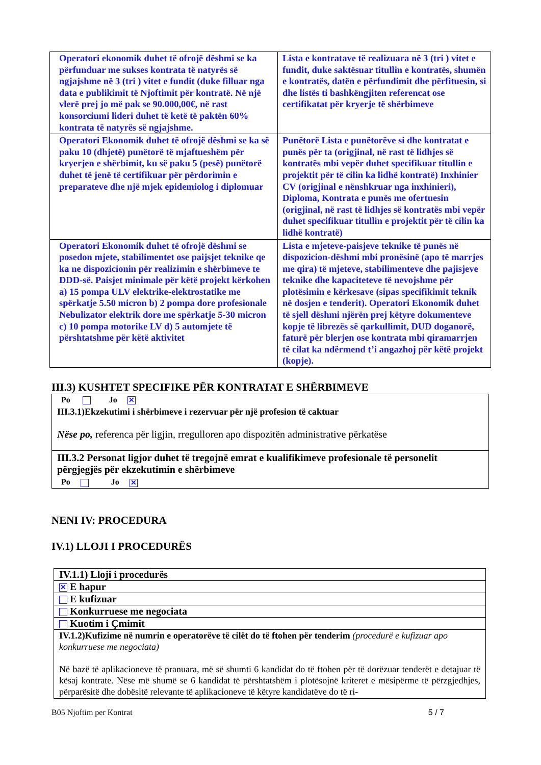| Operatori ekonomik duhet të ofrojë dëshmi se ka përfunduar me sukses kontrata të natyrës së ngjajshme në 3 (tri ) vitet e fundit (duke filluar nga data e publikimit të Njoftimit për kontratë. Në një vlerë prej jo më pak se 90.000,00€, në rast konsorciumi lideri duhet të ketë të paktën 60% kontrata të natyrës së ngjajshme. | Lista e kontratave të realizuara në 3 (tri ) vitet e fundit, duke saktësuar titullin e kontratës, shumën e kontratës, datën e përfundimit dhe përfituesin, si dhe listës ti bashkëngjiten referencat ose certifikatat për kryerje të shërbimeve |
| Operatori Ekonomik duhet të ofrojë dëshmi se ka së paku 10 (dhjetë) punëtorë të mjaftueshëm për kryerjen e shërbimit, ku së paku 5 (pesë) punëtorë duhet të jenë të certifikuar për përdorimin e preparateve dhe një mjek epidemiolog i diplomuar | Punëtorë Lista e punëtorëve si dhe kontratat e punës për ta (origjinal, në rast të lidhjes së kontratës mbi vepër duhet specifikuar titullin e projektit për të cilin ka lidhë kontratë) Inxhinier CV (origjinal e nënshkruar nga inxhinieri), Diploma, Kontrata e punës me ofertuesin (origjinal, në rast të lidhjes së kontratës mbi vepër duhet specifikuar titullin e projektit për të cilin ka lidhë kontratë) |
| Operatori Ekonomik duhet të ofrojë dëshmi se posedon mjete, stabilimentet ose paijsjet teknike qe ka ne dispozicionin për realizimin e shërbimeve te DDD-së. Paisjet minimale për këtë projekt kërkohen a) 15 pompa ULV elektrike-elektrostatike me spërkatje 5.50 micron b) 2 pompa dore profesionale Nebulizator elektrik dore me spërkatje 5-30 micron c) 10 pompa motorike LV d) 5 automjete të përshtatshme për këtë aktivitet | Lista e mjeteve-paisjeve teknike të punës në dispozicion-dëshmi mbi pronësinë (apo të marrjes me qira) të mjeteve, stabilimenteve dhe pajisjeve teknike dhe kapaciteteve të nevojshme për plotësimin e kërkesave (sipas specifikimit teknik në dosjen e tenderit). Operatori Ekonomik duhet të sjell dëshmi njërën prej këtyre dokumenteve kopje të librezës së qarkullimit, DUD doganorë, faturë për blerjen ose kontrata mbi qiramarrjen të cilat ka ndërmend t’i angazhoj për këtë projekt (kopje). |
III.3) KUSHTET SPECIFIKE PËR KONTRATAT E SHËRBIMEVE
Po Jo ✕
III.3.1)Ekzekutimi i shërbimeve i rezervuar për një profesion të caktuar
Nëse po, referenca për ligjin, rregulloren apo dispozitën administrative përkatëse
III.3.2 Personat ligjor duhet të tregojnë emrat e kualifikimeve profesionale të personelit përgjegjës për ekzekutimin e shërbimeve
Po Jo ✕
NENI IV: PROCEDURA
IV.1) LLOJI I PROCEDURËS
| IV.1.1) Lloji i procedurës |
| ✕ E hapur |
| E kufizuar |
| Konkurruese me negociata |
| Kuotim i Çmimit |
| IV.1.2)Kufizime në numrin e operatorëve të cilët do të ftohen për tenderim (procedurë e kufizuar apo konkurruese me negociata) Në bazë të aplikacioneve të pranuara, më së shumti 6 kandidat do të ftohen për të dorëzuar tenderët e detajuar të kësaj kontrate. Nëse më shumë se 6 kandidat të përshtatshëm i plotësojnë kriteret e mësipërme të përzgjedhjes, përparësitë dhe dobësitë relevante të aplikacioneve të këtyre kandidatëve do të ri- |
B05 Njoftim per Kontrat 5 / 7